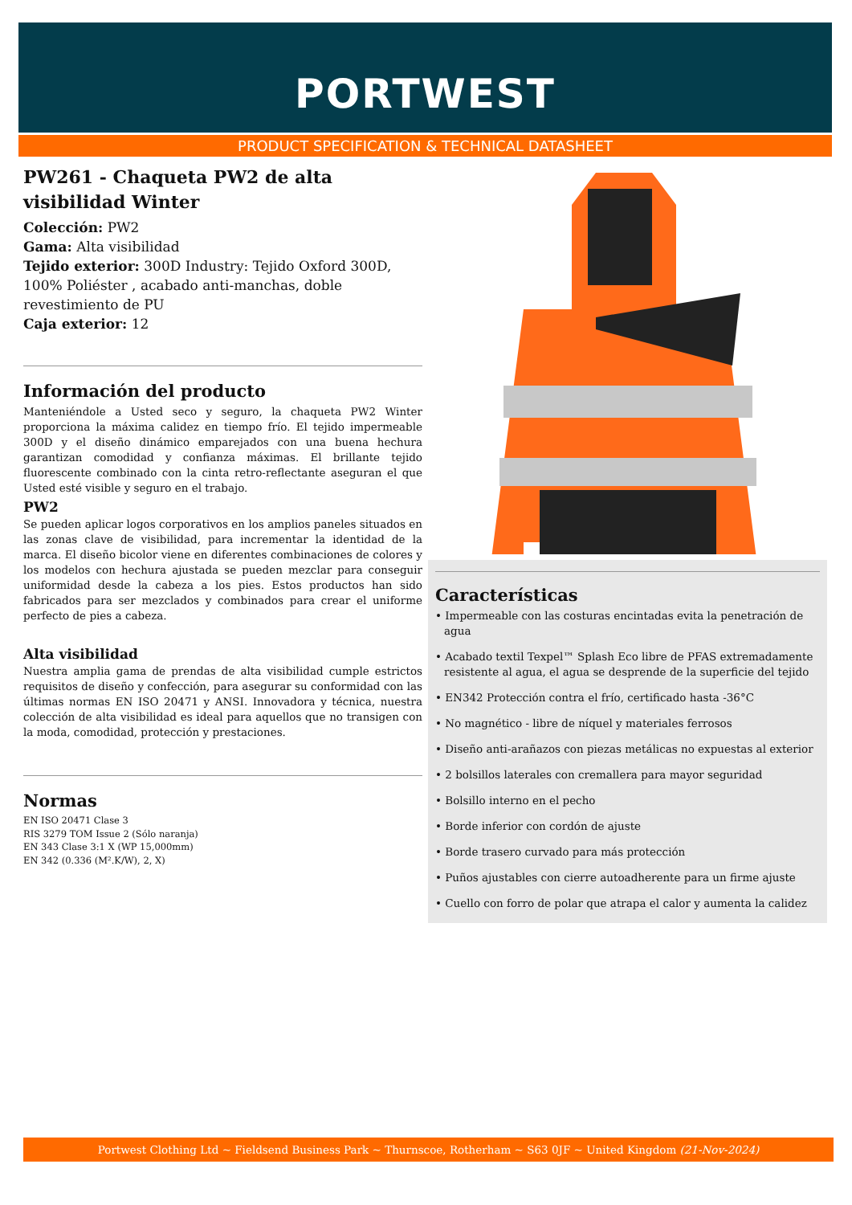PORTWEST
PRODUCT SPECIFICATION & TECHNICAL DATASHEET
PW261 - Chaqueta PW2 de alta visibilidad Winter
Colección: PW2
Gama: Alta visibilidad
Tejido exterior: 300D Industry: Tejido Oxford 300D, 100% Poliéster , acabado anti-manchas, doble revestimiento de PU
Caja exterior: 12
Información del producto
Manteniéndole a Usted seco y seguro, la chaqueta PW2 Winter proporciona la máxima calidez en tiempo frío. El tejido impermeable 300D y el diseño dinámico emparejados con una buena hechura garantizan comodidad y confianza máximas. El brillante tejido fluorescente combinado con la cinta retro-reflectante aseguran el que Usted esté visible y seguro en el trabajo.
PW2
Se pueden aplicar logos corporativos en los amplios paneles situados en las zonas clave de visibilidad, para incrementar la identidad de la marca. El diseño bicolor viene en diferentes combinaciones de colores y los modelos con hechura ajustada se pueden mezclar para conseguir uniformidad desde la cabeza a los pies. Estos productos han sido fabricados para ser mezclados y combinados para crear el uniforme perfecto de pies a cabeza.
Alta visibilidad
Nuestra amplia gama de prendas de alta visibilidad cumple estrictos requisitos de diseño y confección, para asegurar su conformidad con las últimas normas EN ISO 20471 y ANSI. Innovadora y técnica, nuestra colección de alta visibilidad es ideal para aquellos que no transigen con la moda, comodidad, protección y prestaciones.
Normas
EN ISO 20471 Clase 3
RIS 3279 TOM Issue 2 (Sólo naranja)
EN 343 Clase 3:1 X (WP 15,000mm)
EN 342 (0.336 (M².K/W), 2, X)
Características
• Impermeable con las costuras encintadas evita la penetración de agua
• Acabado textil Texpel™ Splash Eco libre de PFAS extremadamente resistente al agua, el agua se desprende de la superficie del tejido
• EN342 Protección contra el frío, certificado hasta -36°C
• No magnético - libre de níquel y materiales ferrosos
• Diseño anti-arañazos con piezas metálicas no expuestas al exterior
• 2 bolsillos laterales con cremallera para mayor seguridad
• Bolsillo interno en el pecho
• Borde inferior con cordón de ajuste
• Borde trasero curvado para más protección
• Puños ajustables con cierre autoadherente para un firme ajuste
• Cuello con forro de polar que atrapa el calor y aumenta la calidez
Portwest Clothing Ltd ~ Fieldsend Business Park ~ Thurnscoe, Rotherham ~ S63 0JF ~ United Kingdom (21-Nov-2024)